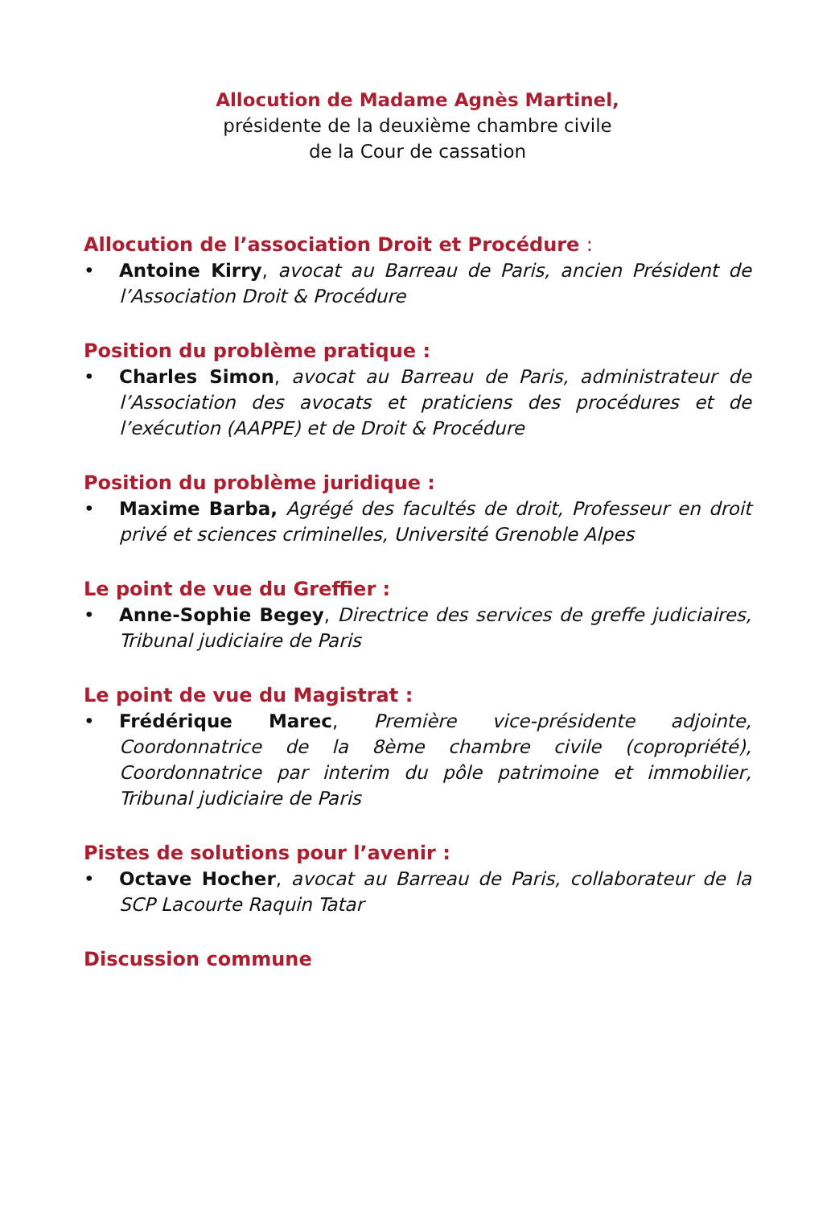Allocution de Madame Agnès Martinel,
présidente de la deuxième chambre civile
de la Cour de cassation
Allocution de l’association Droit et Procédure :
• Antoine Kirry, avocat au Barreau de Paris, ancien Président de l’Association Droit & Procédure
Position du problème pratique :
• Charles Simon, avocat au Barreau de Paris, administrateur de l’Association des avocats et praticiens des procédures et de l’exécution (AAPPE) et de Droit & Procédure
Position du problème juridique :
• Maxime Barba, Agrégé des facultés de droit, Professeur en droit privé et sciences criminelles, Université Grenoble Alpes
Le point de vue du Greffier :
• Anne-Sophie Begey, Directrice des services de greffe judiciaires, Tribunal judiciaire de Paris
Le point de vue du Magistrat :
• Frédérique Marec, Première vice-présidente adjointe, Coordonnatrice de la 8ème chambre civile (copropriété), Coordonnatrice par interim du pôle patrimoine et immobilier, Tribunal judiciaire de Paris
Pistes de solutions pour l’avenir :
• Octave Hocher, avocat au Barreau de Paris, collaborateur de la SCP Lacourte Raquin Tatar
Discussion commune